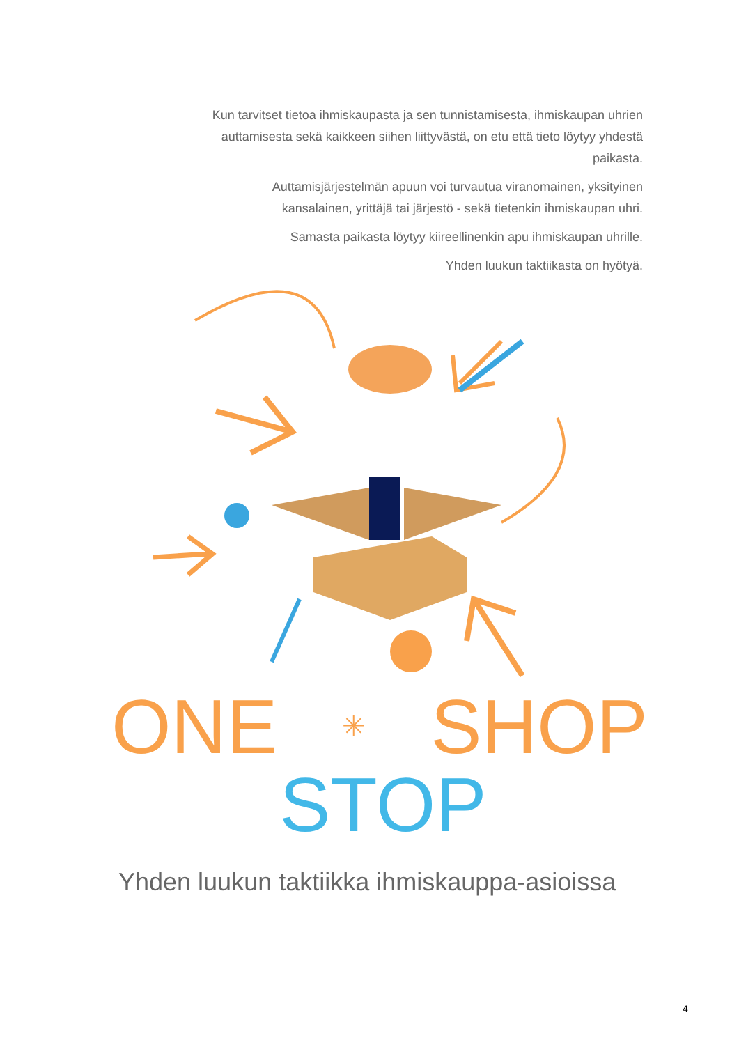Kun tarvitset tietoa ihmiskaupasta ja sen tunnistamisesta, ihmiskaupan uhrien auttamisesta sekä kaikkeen siihen liittyvästä, on etu että tieto löytyy yhdestä paikasta.
Auttamisjärjestelmän apuun voi turvautua viranomainen, yksityinen kansalainen, yrittäjä tai järjestö - sekä tietenkin ihmiskaupan uhri.
Samasta paikasta löytyy kiireellinenkin apu ihmiskaupan uhrille.
Yhden luukun taktiikasta on hyötyä.
ONE ✳ SHOP
STOP
Yhden luukun taktiikka ihmiskauppa-asioissa
4